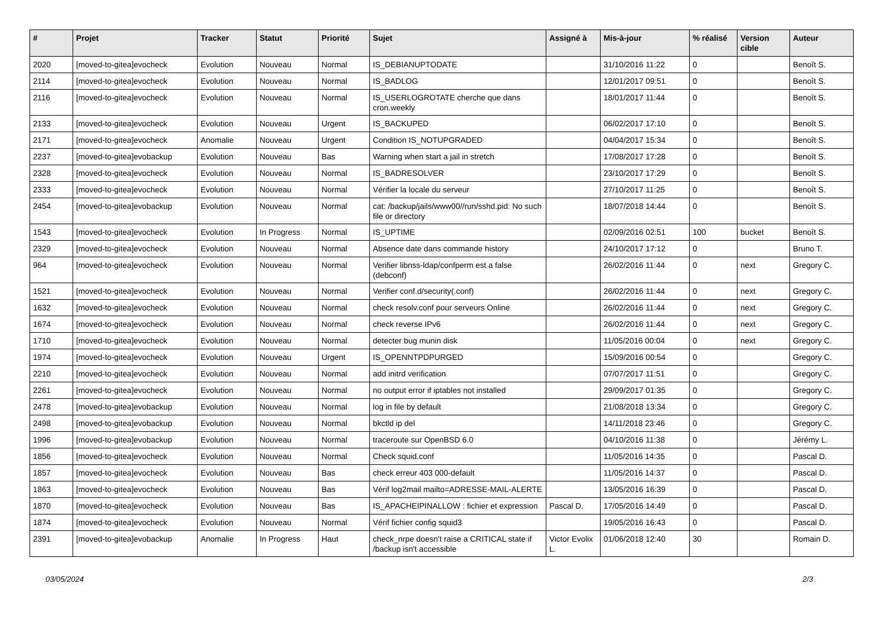| # | Projet | Tracker | Statut | Priorité | Sujet | Assigné à | Mis-à-jour | % réalisé | Version cible | Auteur |
| --- | --- | --- | --- | --- | --- | --- | --- | --- | --- | --- |
| 2020 | [moved-to-gitea]evocheck | Evolution | Nouveau | Normal | IS_DEBIANUPTODATE | | 31/10/2016 11:22 | 0 | | Benoît S. |
| 2114 | [moved-to-gitea]evocheck | Evolution | Nouveau | Normal | IS_BADLOG | | 12/01/2017 09:51 | 0 | | Benoît S. |
| 2116 | [moved-to-gitea]evocheck | Evolution | Nouveau | Normal | IS_USERLOGROTATE cherche que dans cron.weekly | | 18/01/2017 11:44 | 0 | | Benoît S. |
| 2133 | [moved-to-gitea]evocheck | Evolution | Nouveau | Urgent | IS_BACKUPED | | 06/02/2017 17:10 | 0 | | Benoît S. |
| 2171 | [moved-to-gitea]evocheck | Anomalie | Nouveau | Urgent | Condition IS_NOTUPGRADED | | 04/04/2017 15:34 | 0 | | Benoît S. |
| 2237 | [moved-to-gitea]evobackup | Evolution | Nouveau | Bas | Warning when start a jail in stretch | | 17/08/2017 17:28 | 0 | | Benoît S. |
| 2328 | [moved-to-gitea]evocheck | Evolution | Nouveau | Normal | IS_BADRESOLVER | | 23/10/2017 17:29 | 0 | | Benoît S. |
| 2333 | [moved-to-gitea]evocheck | Evolution | Nouveau | Normal | Vérifier la locale du serveur | | 27/10/2017 11:25 | 0 | | Benoît S. |
| 2454 | [moved-to-gitea]evobackup | Evolution | Nouveau | Normal | cat: /backup/jails/www00//run/sshd.pid: No such file or directory | | 18/07/2018 14:44 | 0 | | Benoît S. |
| 1543 | [moved-to-gitea]evocheck | Evolution | In Progress | Normal | IS_UPTIME | | 02/09/2016 02:51 | 100 | bucket | Benoît S. |
| 2329 | [moved-to-gitea]evocheck | Evolution | Nouveau | Normal | Absence date dans commande history | | 24/10/2017 17:12 | 0 | | Bruno T. |
| 964 | [moved-to-gitea]evocheck | Evolution | Nouveau | Normal | Verifier libnss-ldap/confperm est a false (debconf) | | 26/02/2016 11:44 | 0 | next | Gregory C. |
| 1521 | [moved-to-gitea]evocheck | Evolution | Nouveau | Normal | Verifier conf.d/security(.conf) | | 26/02/2016 11:44 | 0 | next | Gregory C. |
| 1632 | [moved-to-gitea]evocheck | Evolution | Nouveau | Normal | check resolv.conf pour serveurs Online | | 26/02/2016 11:44 | 0 | next | Gregory C. |
| 1674 | [moved-to-gitea]evocheck | Evolution | Nouveau | Normal | check reverse IPv6 | | 26/02/2016 11:44 | 0 | next | Gregory C. |
| 1710 | [moved-to-gitea]evocheck | Evolution | Nouveau | Normal | detecter bug munin disk | | 11/05/2016 00:04 | 0 | next | Gregory C. |
| 1974 | [moved-to-gitea]evocheck | Evolution | Nouveau | Urgent | IS_OPENNTPDPURGED | | 15/09/2016 00:54 | 0 | | Gregory C. |
| 2210 | [moved-to-gitea]evocheck | Evolution | Nouveau | Normal | add initrd verification | | 07/07/2017 11:51 | 0 | | Gregory C. |
| 2261 | [moved-to-gitea]evocheck | Evolution | Nouveau | Normal | no output error if iptables not installed | | 29/09/2017 01:35 | 0 | | Gregory C. |
| 2478 | [moved-to-gitea]evobackup | Evolution | Nouveau | Normal | log in file by default | | 21/08/2018 13:34 | 0 | | Gregory C. |
| 2498 | [moved-to-gitea]evobackup | Evolution | Nouveau | Normal | bkctld ip del | | 14/11/2018 23:46 | 0 | | Gregory C. |
| 1996 | [moved-to-gitea]evobackup | Evolution | Nouveau | Normal | traceroute sur OpenBSD 6.0 | | 04/10/2016 11:38 | 0 | | Jérémy L. |
| 1856 | [moved-to-gitea]evocheck | Evolution | Nouveau | Normal | Check squid.conf | | 11/05/2016 14:35 | 0 | | Pascal D. |
| 1857 | [moved-to-gitea]evocheck | Evolution | Nouveau | Bas | check erreur 403 000-default | | 11/05/2016 14:37 | 0 | | Pascal D. |
| 1863 | [moved-to-gitea]evocheck | Evolution | Nouveau | Bas | Vérif log2mail mailto=ADRESSE-MAIL-ALERTE | | 13/05/2016 16:39 | 0 | | Pascal D. |
| 1870 | [moved-to-gitea]evocheck | Evolution | Nouveau | Bas | IS_APACHEIPINALLOW : fichier et expression | Pascal D. | 17/05/2016 14:49 | 0 | | Pascal D. |
| 1874 | [moved-to-gitea]evocheck | Evolution | Nouveau | Normal | Vérif fichier config squid3 | | 19/05/2016 16:43 | 0 | | Pascal D. |
| 2391 | [moved-to-gitea]evobackup | Anomalie | In Progress | Haut | check_nrpe doesn't raise a CRITICAL state if /backup isn't accessible | Victor Evolix L. | 01/06/2018 12:40 | 30 | | Romain D. |
03/05/2024 2/3